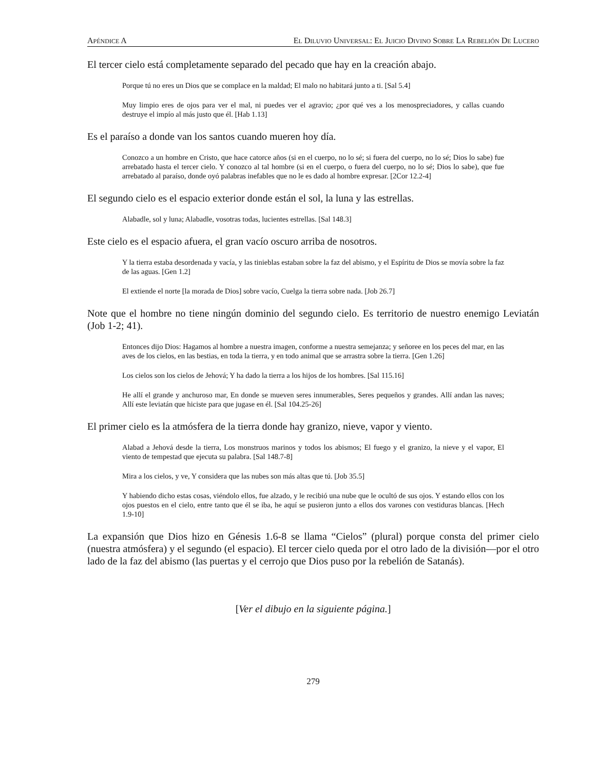APÉNDICE A EL DILUVIO UNIVERSAL: EL JUICIO DIVINO SOBRE LA REBELIÓN DE LUCERO
El tercer cielo está completamente separado del pecado que hay en la creación abajo.
Porque tú no eres un Dios que se complace en la maldad; El malo no habitará junto a ti. [Sal 5.4]
Muy limpio eres de ojos para ver el mal, ni puedes ver el agravio; ¿por qué ves a los menospreciadores, y callas cuando destruye el impío al más justo que él. [Hab 1.13]
Es el paraíso a donde van los santos cuando mueren hoy día.
Conozco a un hombre en Cristo, que hace catorce años (si en el cuerpo, no lo sé; si fuera del cuerpo, no lo sé; Dios lo sabe) fue arrebatado hasta el tercer cielo. Y conozco al tal hombre (si en el cuerpo, o fuera del cuerpo, no lo sé; Dios lo sabe), que fue arrebatado al paraíso, donde oyó palabras inefables que no le es dado al hombre expresar. [2Cor 12.2-4]
El segundo cielo es el espacio exterior donde están el sol, la luna y las estrellas.
Alabadle, sol y luna; Alabadle, vosotras todas, lucientes estrellas. [Sal 148.3]
Este cielo es el espacio afuera, el gran vacío oscuro arriba de nosotros.
Y la tierra estaba desordenada y vacía, y las tinieblas estaban sobre la faz del abismo, y el Espíritu de Dios se movía sobre la faz de las aguas. [Gen 1.2]
El extiende el norte [la morada de Dios] sobre vacío, Cuelga la tierra sobre nada. [Job 26.7]
Note que el hombre no tiene ningún dominio del segundo cielo. Es territorio de nuestro enemigo Leviatán (Job 1-2; 41).
Entonces dijo Dios: Hagamos al hombre a nuestra imagen, conforme a nuestra semejanza; y señoree en los peces del mar, en las aves de los cielos, en las bestias, en toda la tierra, y en todo animal que se arrastra sobre la tierra. [Gen 1.26]
Los cielos son los cielos de Jehová; Y ha dado la tierra a los hijos de los hombres. [Sal 115.16]
He allí el grande y anchuroso mar, En donde se mueven seres innumerables, Seres pequeños y grandes. Allí andan las naves; Allí este leviatán que hiciste para que jugase en él. [Sal 104.25-26]
El primer cielo es la atmósfera de la tierra donde hay granizo, nieve, vapor y viento.
Alabad a Jehová desde la tierra, Los monstruos marinos y todos los abismos; El fuego y el granizo, la nieve y el vapor, El viento de tempestad que ejecuta su palabra. [Sal 148.7-8]
Mira a los cielos, y ve, Y considera que las nubes son más altas que tú. [Job 35.5]
Y habiendo dicho estas cosas, viéndolo ellos, fue alzado, y le recibió una nube que le ocultó de sus ojos. Y estando ellos con los ojos puestos en el cielo, entre tanto que él se iba, he aquí se pusieron junto a ellos dos varones con vestiduras blancas. [Hech 1.9-10]
La expansión que Dios hizo en Génesis 1.6-8 se llama “Cielos” (plural) porque consta del primer cielo (nuestra atmósfera) y el segundo (el espacio). El tercer cielo queda por el otro lado de la división—por el otro lado de la faz del abismo (las puertas y el cerrojo que Dios puso por la rebelión de Satanás).
[Ver el dibujo en la siguiente página.]
279